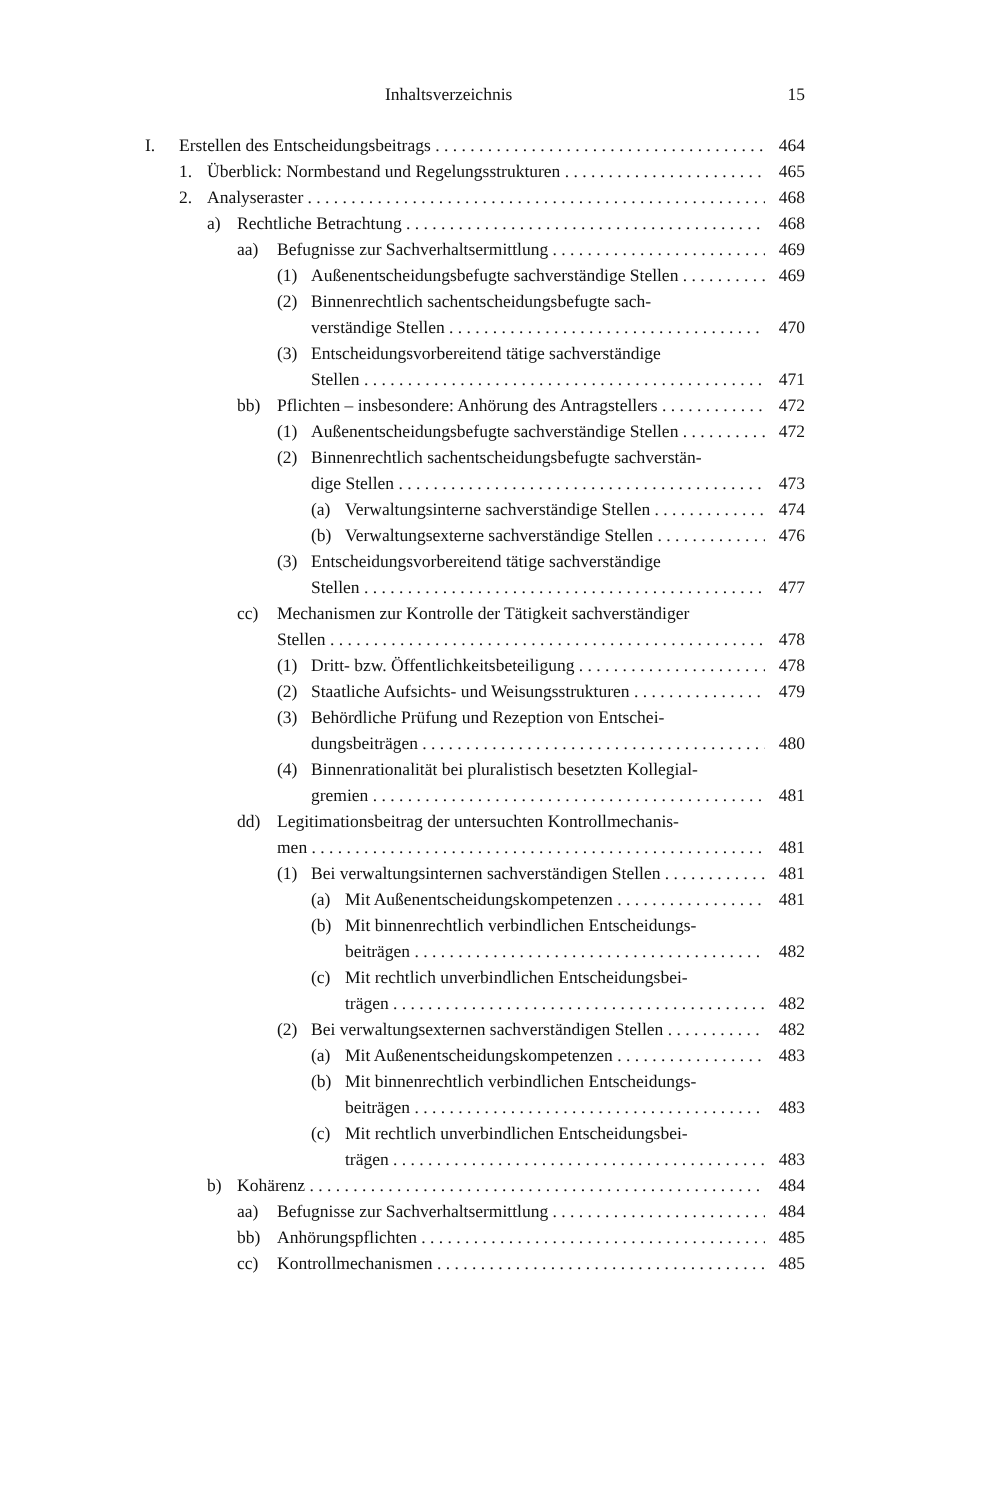Inhaltsverzeichnis 15
I. Erstellen des Entscheidungsbeitrags 464
1. Überblick: Normbestand und Regelungsstrukturen 465
2. Analyseraster 468
a) Rechtliche Betrachtung 468
aa) Befugnisse zur Sachverhaltsermittlung 469
(1) Außenentscheidungsbefugte sachverständige Stellen 469
(2) Binnenrechtlich sachentscheidungsbefugte sach-
verständige Stellen 470
(3) Entscheidungsvorbereitend tätige sachverständige
Stellen 471
bb) Pflichten – insbesondere: Anhörung des Antragstellers 472
(1) Außenentscheidungsbefugte sachverständige Stellen 472
(2) Binnenrechtlich sachentscheidungsbefugte sachverstän-
dige Stellen 473
(a) Verwaltungsinterne sachverständige Stellen 474
(b) Verwaltungsexterne sachverständige Stellen 476
(3) Entscheidungsvorbereitend tätige sachverständige
Stellen 477
cc) Mechanismen zur Kontrolle der Tätigkeit sachverständiger
Stellen 478
(1) Dritt- bzw. Öffentlichkeitsbeteiligung 478
(2) Staatliche Aufsichts- und Weisungsstrukturen 479
(3) Behördliche Prüfung und Rezeption von Entschei-
dungsbeiträgen 480
(4) Binnenrationalität bei pluralistisch besetzten Kollegial-
gremien 481
dd) Legitimationsbeitrag der untersuchten Kontrollmechanis-
men 481
(1) Bei verwaltungsinternen sachverständigen Stellen 481
(a) Mit Außenentscheidungskompetenzen 481
(b) Mit binnenrechtlich verbindlichen Entscheidungs-
beiträgen 482
(c) Mit rechtlich unverbindlichen Entscheidungsbei-
trägen 482
(2) Bei verwaltungsexternen sachverständigen Stellen 482
(a) Mit Außenentscheidungskompetenzen 483
(b) Mit binnenrechtlich verbindlichen Entscheidungs-
beiträgen 483
(c) Mit rechtlich unverbindlichen Entscheidungsbei-
trägen 483
b) Kohärenz 484
aa) Befugnisse zur Sachverhaltsermittlung 484
bb) Anhörungspflichten 485
cc) Kontrollmechanismen 485